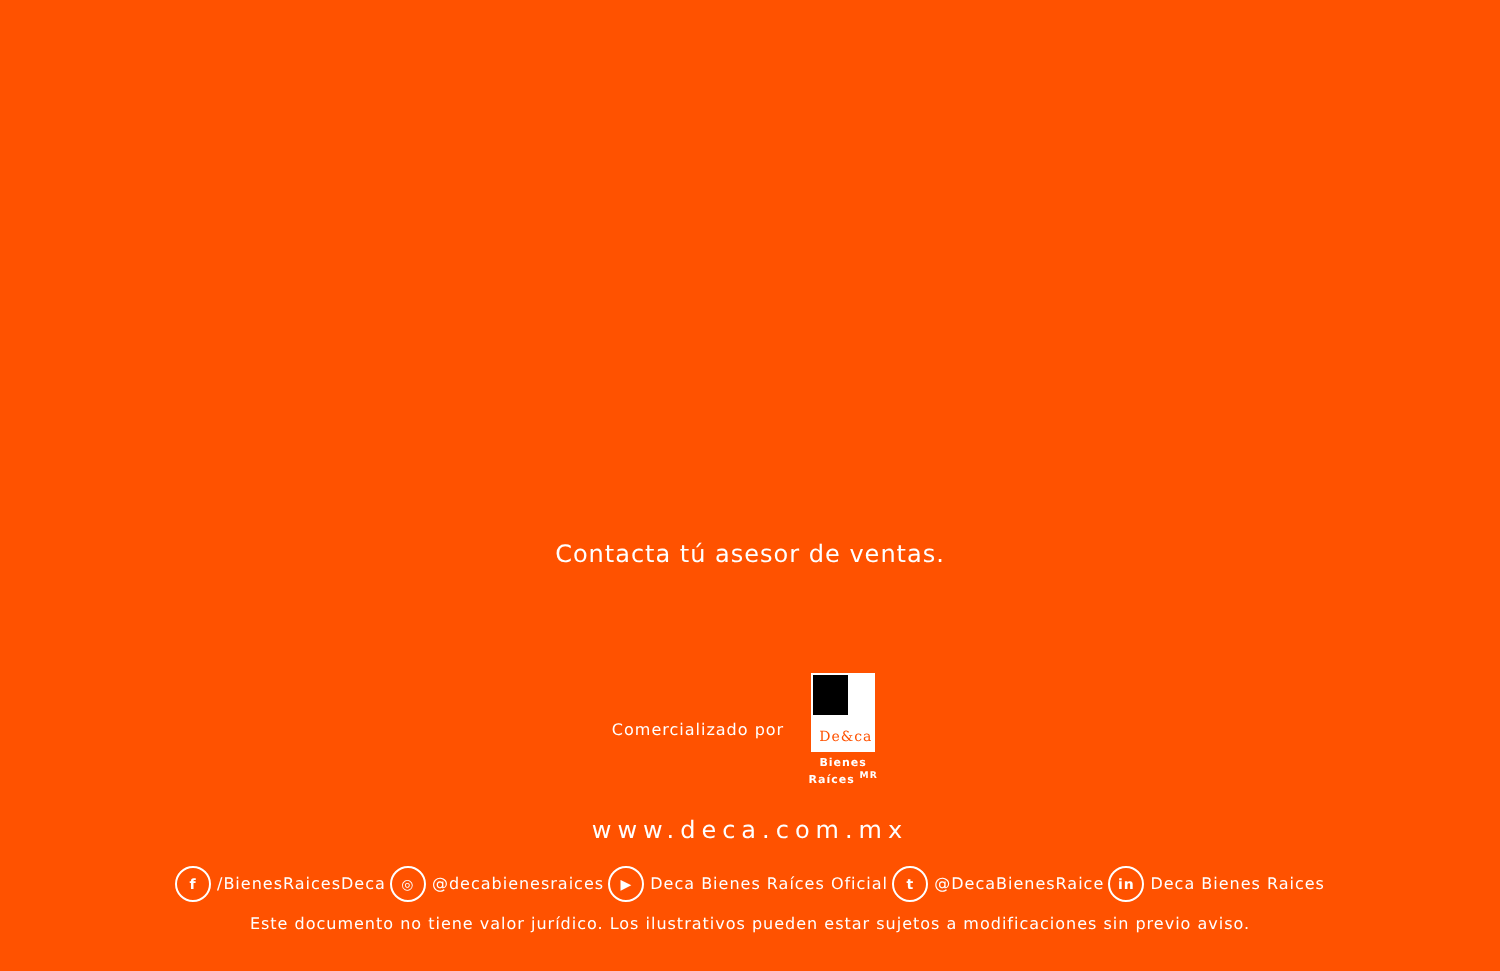Contacta tú asesor de ventas.
Comercializado por
De&ca
Bienes Raíces <sup>MR</sup>
www.deca.com.mx
f /BienesRaicesDeca
◎ @decabienesraices
▶ Deca Bienes Raíces Oficial
t @DecaBienesRaice
in Deca Bienes Raices
Este documento no tiene valor jurídico. Los ilustrativos pueden estar sujetos a modificaciones sin previo aviso.